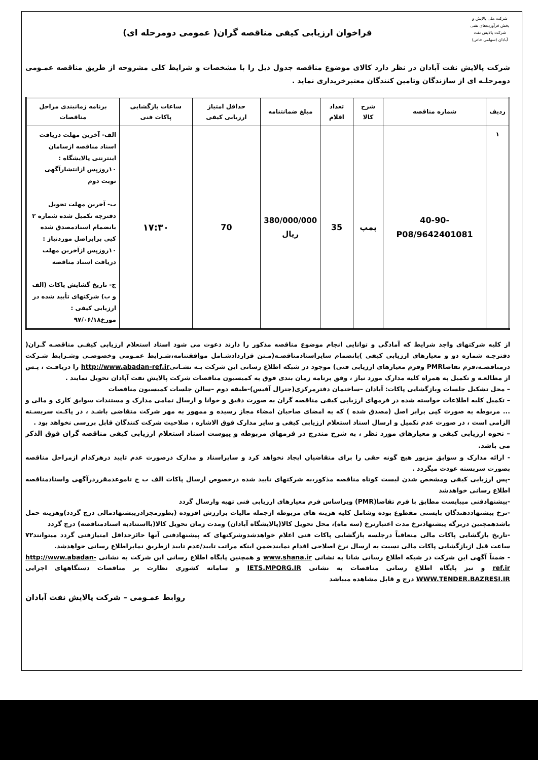شرکت ملی پالایش و پخش فرآورده‌های نفتی
شرکت پالایش نفت آبادان (سهامی خاص)
فراخوان ارزیابی کیفی مناقصه گران( عمومی دومرحله ای)
شرکت پالایش نفت آبادان در نظر دارد کالای موضوع مناقصه جدول ذیل را با مشخصات و شرایط کلی مشروحه از طریق مناقصه عمـومی دومرحلـه ای از سازندگان وتامین کنندگان معتبرخریداری نماید .
| ردیف | شماره مناقصه | شرح کالا | تعداد اقلام | مبلغ ضمانتنامه | حداقل امتیاز ارزیابی کیفی | ساعات بازگشایی پاکات فنی | برنامه زمانبندی مراحل مناقصات |
| --- | --- | --- | --- | --- | --- | --- | --- |
| ۱ | 40-90-9642401081/P08 | پمپ | 35 | 380/000/000 ریال | 70 | ۱۷:۳۰ | الف- آخرین مهلت دریافت اسناد مناقصه ازسامان اینترنتی پالایشگاه : ۱۰روزپس ازانتشارآگهی نوبت دوم ب- آخرین مهلت تحویل دفترچه تکمیل شده شماره ۲ بانضمام اسنادمصدق شده کپی برابراصل موردنیاز : ۱۰روزپس ازآخرین مهلت دریافت اسناد مناقصه ج- تاریخ گشایش پاکات (الف و ب) شرکتهای تأیید شده در ارزیابی کیفی : مورخ۹۷/۰۶/۱۸ |
از کلیه شرکتهای واجد شرایط که آمادگی و توانایی انجام موضوع مناقصه مذکور را دارند دعوت می شود اسناد استعلام ارزیابی کیفـی مناقصـه گـران( دفترچـه شماره دو و معیارهای ارزیابی کیفی )بانضمام سایراسنادمناقصـه(مـتن قراردادشـامل موافقتنامه،شـرایط عمـومی وخصوصـی وشـرایط شـرکت درمناقصـه،فرم تقاضاPMR وفرم معیارهای ارزیابی فنی) موجود در شبکه اطلاع رسانی این شرکت بـه نشـانیhttp://www.abadan-ref.ir را دریافـت ، پـس از مطالعـه و تکمیل به همراه کلیه مدارک مورد نیاز ، وفق برنامه زمان بندی فوق به کمیسیون مناقصات شرکت پالایش نفت آبادان تحویل نمایند .
– محل تشکیل جلسات وبازگشایی پاکات: آبادان –ساختمان دفترمرکزی(جنرال آفیس)-طبقه دوم –سالن جلسات کمیسیون مناقصات
– تکمیل کلیه اطلاعات خواسته شده در فرمهای ارزیابی کیفی مناقصه گران به صورت دقیق و خوانا و ارسال تمامی مدارک و مستندات سوابق کاری و مالی و ... مربوطه به صورت کپی برابر اصل (مصدق شده ) که به امضای صاحبان امضاء مجاز رسیده و ممهور به مهر شرکت متقاضی باشـد ، در پاکـت سربسـته الزامی است ، در صورت عدم تکمیل و ارسال اسناد استعلام ارزیابی کیفی و سایر مدارک فوق الاشاره ، صلاحیت شرکت کنندگان قابل بررسی نخواهد بود .
– نحوه ارزیابی کیفی و معیارهای مورد نظر ، به شرح مندرج در فرمهای مربوطه و پیوست اسناد استعلام ارزیابی کیفی مناقصه گران فوق الذکر می باشد.
- ارائه مدارک و سوابق مزبور هیچ گونه حقی را برای متقاضیان ایجاد نخواهد کرد و سایراسناد و مدارک درصورت عدم تایید درهرکدام ازمراحل مناقصه بصورت سربسته عودت میگردد .
-پس ارزیابی کیفی ومشخص شدن لیست کوتاه مناقصه مذکور،به شرکتهای تایید شده درخصوص ارسال پاکات الف ب ج تاموعدمقرردرآگهی واسنادمناقصه اطلاع رسانی خواهدشد
-پیشنهادفنی میبایست مطابق با فرم تقاضا(PMR) وبراساس فرم معیارهای ارزیابی فنی تهیه وارسال گردد
-نرخ پیشنهاددهندگان بایستی مقطوع بوده وشامل کلیه هزینه های مربوطه ازجمله مالیات برارزش افزوده (بطورمجزادرپیشنهادمالی درج گردد)وهزینه حمل باشدهمچنین دربرگه پیشنهادنرخ مدت اعتبارنرخ (سه ماه)، محل تحویل کالا(پالایشگاه آبادان) ومدت زمان تحویل کالا(بااستنادبه اسنادمناقصه) درج گردد
-تاریخ بازگشایی پاکات مالی متعاقباً درجلسه بازگشایی پاکات فنی اعلام خواهدشدوشرکتهای که پیشنهادفنی آنها حائزحداقل امتیازفنی گردد میتوانند۷۲ ساعت قبل ازبازگشایی پاکات مالی نسبت به ارسال نرخ اصلاحی اقدام نمایندضمن اینکه مراتب تایید/عدم تایید ازطریق نمابراطلاع رسانی خواهدشد.
- ضمناً آگهی این شرکت در شبکه اطلاع رسانی شانا به نشانی www.shana.ir و همچنین پایگاه اطلاع رسانی این شرکت به نشانی http://www.abadan-ref.ir و نیز پایگاه اطلاع رسانی مناقصات به نشانی IETS.MPORG.IR و سامانه کشوری نظارت بر مناقصات دستگاههای اجرایی WWW.TENDER.BAZRESI.IR درج و قابل مشاهده میباشد
روابط عمـومی – شرکت پالایش نفت آبادان